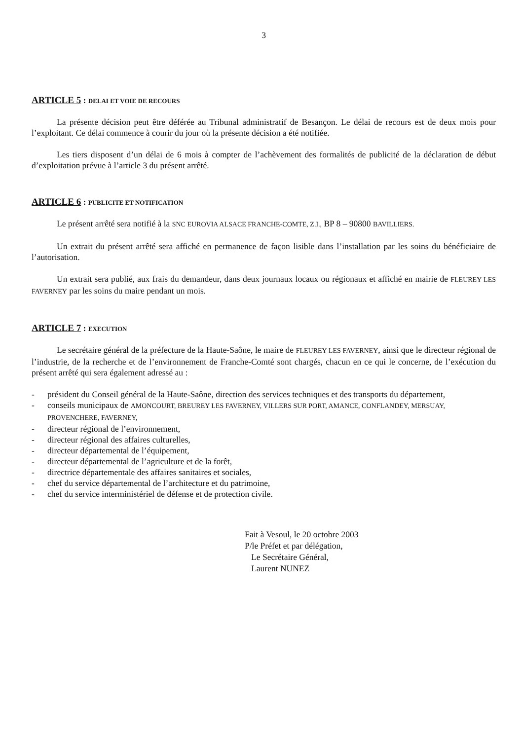3
ARTICLE 5 : DELAI ET VOIE DE RECOURS
La présente décision peut être déférée au Tribunal administratif de Besançon. Le délai de recours est de deux mois pour l’exploitant. Ce délai commence à courir du jour où la présente décision a été notifiée.
Les tiers disposent d’un délai de 6 mois à compter de l’achèvement des formalités de publicité de la déclaration de début d’exploitation prévue à l’article 3 du présent arrêté.
ARTICLE 6 : PUBLICITE ET NOTIFICATION
Le présent arrêté sera notifié à la SNC EUROVIA ALSACE FRANCHE-COMTE, Z.I., BP 8 – 90800 BAVILLIERS.
Un extrait du présent arrêté sera affiché en permanence de façon lisible dans l’installation par les soins du bénéficiaire de l’autorisation.
Un extrait sera publié, aux frais du demandeur, dans deux journaux locaux ou régionaux et affiché en mairie de FLEUREY LES FAVERNEY par les soins du maire pendant un mois.
ARTICLE 7 : EXECUTION
Le secrétaire général de la préfecture de la Haute-Saône, le maire de FLEUREY LES FAVERNEY, ainsi que le directeur régional de l’industrie, de la recherche et de l’environnement de Franche-Comté sont chargés, chacun en ce qui le concerne, de l’exécution du présent arrêté qui sera également adressé au :
- président du Conseil général de la Haute-Saône, direction des services techniques et des transports du département,
- conseils municipaux de AMONCOURT, BREUREY LES FAVERNEY, VILLERS SUR PORT, AMANCE, CONFLANDEY, MERSUAY, PROVENCHERE, FAVERNEY,
- directeur régional de l’environnement,
- directeur régional des affaires culturelles,
- directeur départemental de l’équipement,
- directeur départemental de l’agriculture et de la forêt,
- directrice départementale des affaires sanitaires et sociales,
- chef du service départemental de l’architecture et du patrimoine,
- chef du service interministériel de défense et de protection civile.
Fait à Vesoul, le 20 octobre 2003
P/le Préfet et par délégation,
Le Secrétaire Général,
Laurent NUNEZ